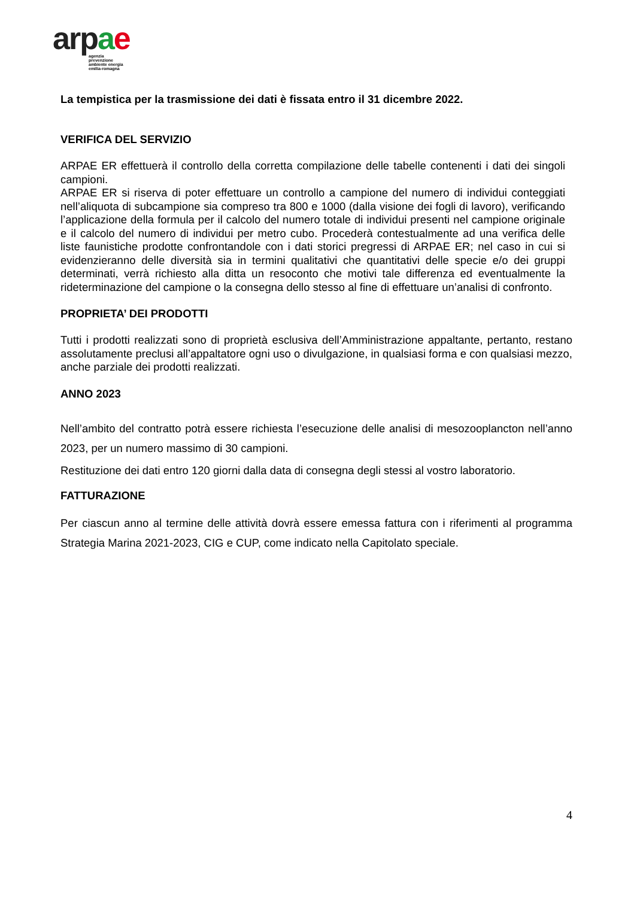ar pae
agenzia
prevenzione
ambiente energia
emilia-romagna
La tempistica per la trasmissione dei dati è fissata entro il 31 dicembre 2022.
VERIFICA DEL SERVIZIO
ARPAE ER effettuerà il controllo della corretta compilazione delle tabelle contenenti i dati dei singoli campioni.
ARPAE ER si riserva di poter effettuare un controllo a campione del numero di individui conteggiati nell’aliquota di subcampione sia compreso tra 800 e 1000 (dalla visione dei fogli di lavoro), verificando l’applicazione della formula per il calcolo del numero totale di individui presenti nel campione originale e il calcolo del numero di individui per metro cubo. Procederà contestualmente ad una verifica delle liste faunistiche prodotte confrontandole con i dati storici pregressi di ARPAE ER; nel caso in cui si evidenzieranno delle diversità sia in termini qualitativi che quantitativi delle specie e/o dei gruppi determinati, verrà richiesto alla ditta un resoconto che motivi tale differenza ed eventualmente la rideterminazione del campione o la consegna dello stesso al fine di effettuare un’analisi di confronto.
PROPRIETA’ DEI PRODOTTI
Tutti i prodotti realizzati sono di proprietà esclusiva dell’Amministrazione appaltante, pertanto, restano assolutamente preclusi all’appaltatore ogni uso o divulgazione, in qualsiasi forma e con qualsiasi mezzo, anche parziale dei prodotti realizzati.
ANNO 2023
Nell’ambito del contratto potrà essere richiesta l’esecuzione delle analisi di mesozooplancton nell’anno 2023, per un numero massimo di 30 campioni.
Restituzione dei dati entro 120 giorni dalla data di consegna degli stessi al vostro laboratorio.
FATTURAZIONE
Per ciascun anno al termine delle attività dovrà essere emessa fattura con i riferimenti al programma Strategia Marina 2021-2023, CIG e CUP, come indicato nella Capitolato speciale.
4